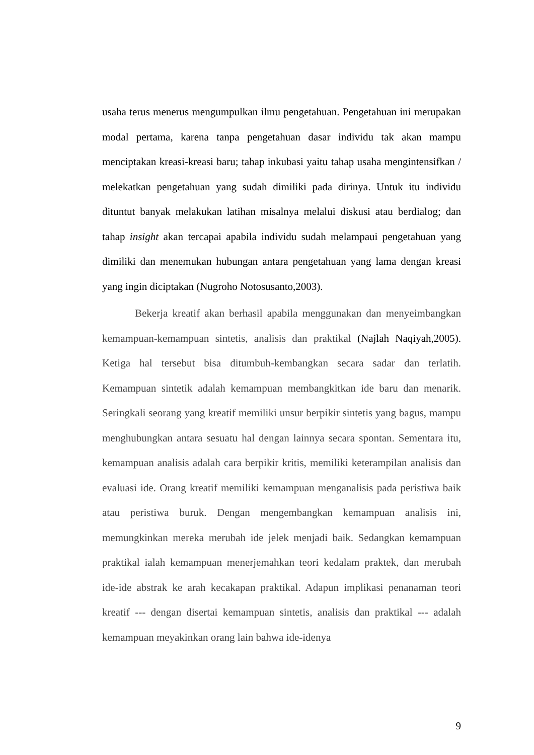usaha terus menerus mengumpulkan ilmu pengetahuan. Pengetahuan ini merupakan modal pertama, karena tanpa pengetahuan dasar individu tak akan mampu menciptakan kreasi-kreasi baru; tahap inkubasi yaitu tahap usaha mengintensifkan / melekatkan pengetahuan yang sudah dimiliki pada dirinya. Untuk itu individu dituntut banyak melakukan latihan misalnya melalui diskusi atau berdialog; dan tahap insight akan tercapai apabila individu sudah melampaui pengetahuan yang dimiliki dan menemukan hubungan antara pengetahuan yang lama dengan kreasi yang ingin diciptakan (Nugroho Notosusanto,2003).
Bekerja kreatif akan berhasil apabila menggunakan dan menyeimbangkan kemampuan-kemampuan sintetis, analisis dan praktikal (Najlah Naqiyah,2005). Ketiga hal tersebut bisa ditumbuh-kembangkan secara sadar dan terlatih. Kemampuan sintetik adalah kemampuan membangkitkan ide baru dan menarik. Seringkali seorang yang kreatif memiliki unsur berpikir sintetis yang bagus, mampu menghubungkan antara sesuatu hal dengan lainnya secara spontan. Sementara itu, kemampuan analisis adalah cara berpikir kritis, memiliki keterampilan analisis dan evaluasi ide. Orang kreatif memiliki kemampuan menganalisis pada peristiwa baik atau peristiwa buruk. Dengan mengembangkan kemampuan analisis ini, memungkinkan mereka merubah ide jelek menjadi baik. Sedangkan kemampuan praktikal ialah kemampuan menerjemahkan teori kedalam praktek, dan merubah ide-ide abstrak ke arah kecakapan praktikal. Adapun implikasi penanaman teori kreatif --- dengan disertai kemampuan sintetis, analisis dan praktikal --- adalah kemampuan meyakinkan orang lain bahwa ide-idenya
9